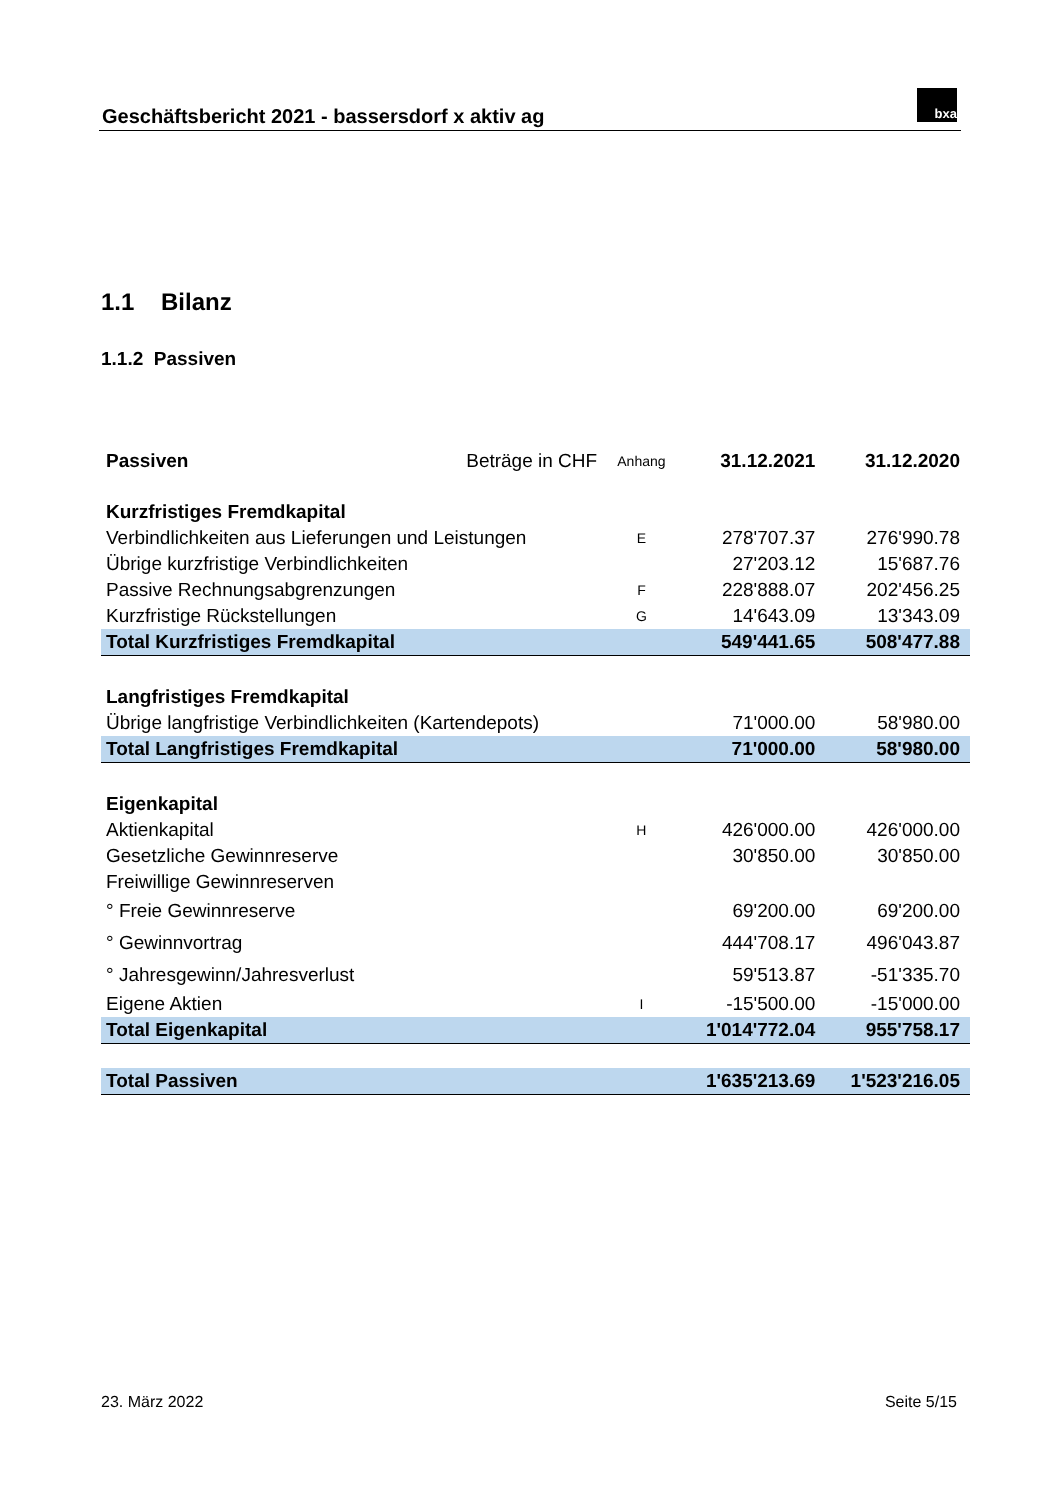Geschäftsbericht 2021 - bassersdorf x aktiv ag
bxa
1.1 Bilanz
1.1.2 Passiven
| Passiven | Beträge in CHF | Anhang | 31.12.2021 | 31.12.2020 |
| Kurzfristiges Fremdkapital | | | | |
| Verbindlichkeiten aus Lieferungen und Leistungen | | E | 278'707.37 | 276'990.78 |
| Übrige kurzfristige Verbindlichkeiten | | | 27'203.12 | 15'687.76 |
| Passive Rechnungsabgrenzungen | | F | 228'888.07 | 202'456.25 |
| Kurzfristige Rückstellungen | | G | 14'643.09 | 13'343.09 |
| Total Kurzfristiges Fremdkapital | | | 549'441.65 | 508'477.88 |
| Langfristiges Fremdkapital | | | | |
| Übrige langfristige Verbindlichkeiten (Kartendepots) | | | 71'000.00 | 58'980.00 |
| Total Langfristiges Fremdkapital | | | 71'000.00 | 58'980.00 |
| Eigenkapital | | | | |
| Aktienkapital | | H | 426'000.00 | 426'000.00 |
| Gesetzliche Gewinnreserve | | | 30'850.00 | 30'850.00 |
| Freiwillige Gewinnreserven | | | | |
| ° Freie Gewinnreserve | | | 69'200.00 | 69'200.00 |
| ° Gewinnvortrag | | | 444'708.17 | 496'043.87 |
| ° Jahresgewinn/Jahresverlust | | | 59'513.87 | -51'335.70 |
| Eigene Aktien | | I | -15'500.00 | -15'000.00 |
| Total Eigenkapital | | | 1'014'772.04 | 955'758.17 |
| Total Passiven | | | 1'635'213.69 | 1'523'216.05 |
23. März 2022 Seite 5/15